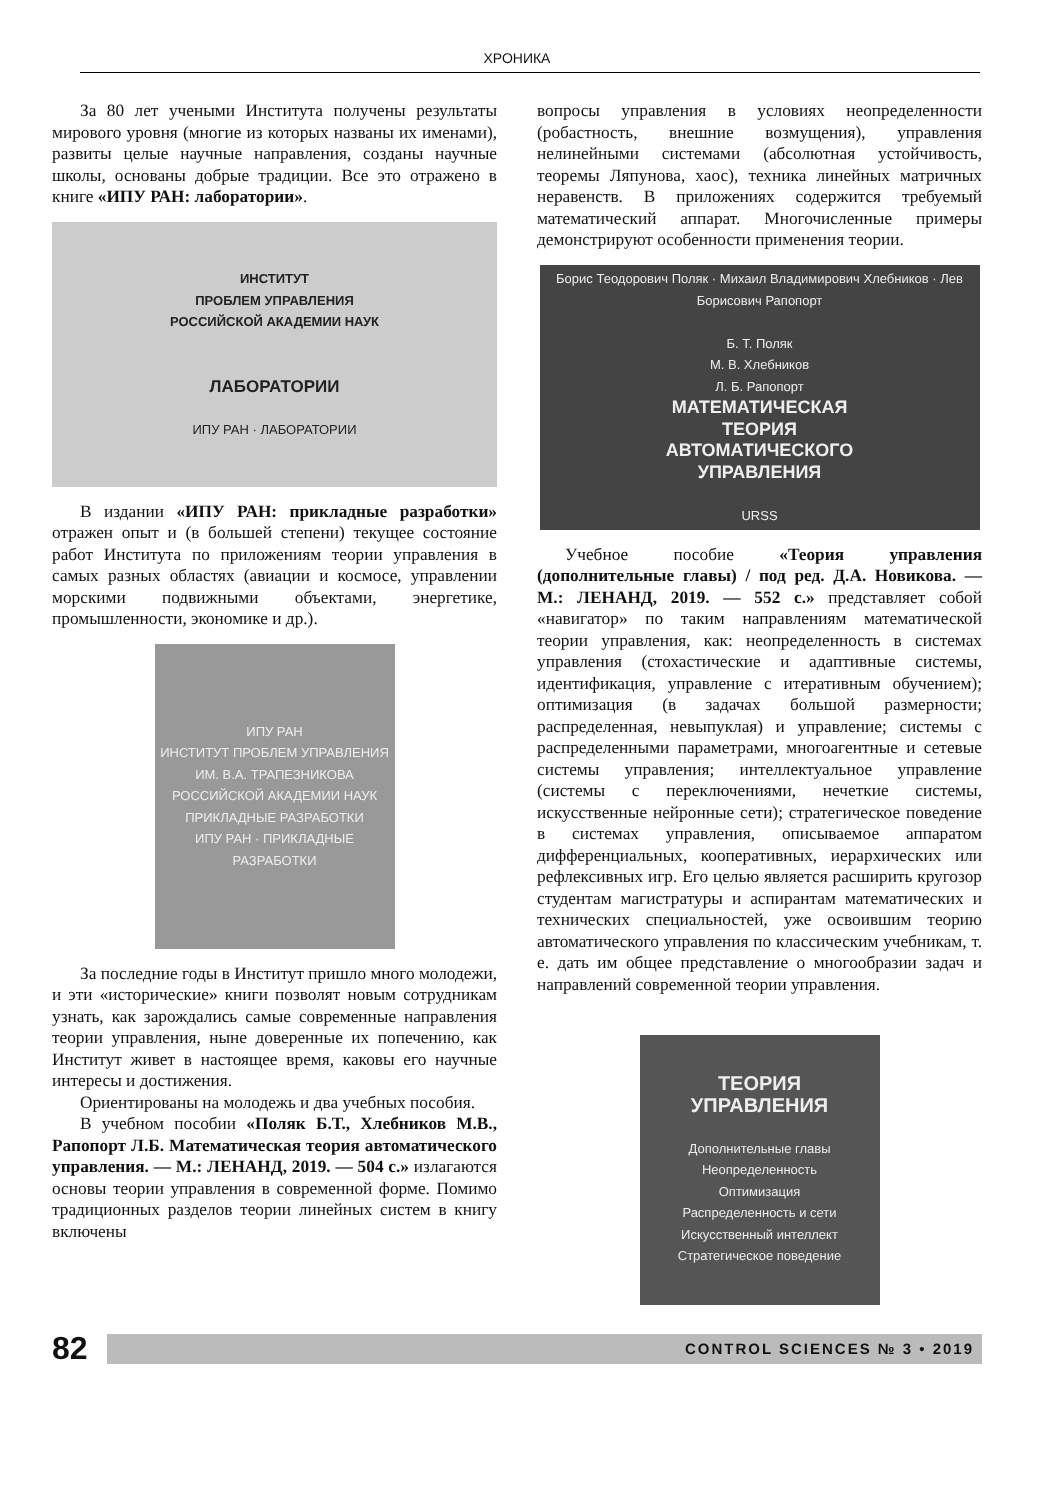ХРОНИКА
За 80 лет учеными Института получены результаты мирового уровня (многие из которых названы их именами), развиты целые научные направления, созданы научные школы, основаны добрые традиции. Все это отражено в книге «ИПУ РАН: лаборатории».
ИНСТИТУТ
ПРОБЛЕМ УПРАВЛЕНИЯ
РОССИЙСКОЙ АКАДЕМИИ НАУК
ЛАБОРАТОРИИ
ИПУ РАН · ЛАБОРАТОРИИ
В издании «ИПУ РАН: прикладные разработки» отражен опыт и (в большей степени) текущее состояние работ Института по приложениям теории управления в самых разных областях (авиации и космосе, управлении морскими подвижными объектами, энергетике, промышленности, экономике и др.).
ИПУ РАН
ИНСТИТУТ ПРОБЛЕМ УПРАВЛЕНИЯ
ИМ. В.А. ТРАПЕЗНИКОВА
РОССИЙСКОЙ АКАДЕМИИ НАУК
ПРИКЛАДНЫЕ РАЗРАБОТКИ
ИПУ РАН · ПРИКЛАДНЫЕ РАЗРАБОТКИ
За последние годы в Институт пришло много молодежи, и эти «исторические» книги позволят новым сотрудникам узнать, как зарождались самые современные направления теории управления, ныне доверенные их попечению, как Институт живет в настоящее время, каковы его научные интересы и достижения.
Ориентированы на молодежь и два учебных пособия.
В учебном пособии «Поляк Б.Т., Хлебников М.В., Рапопорт Л.Б. Математическая теория автоматического управления. — М.: ЛЕНАНД, 2019. — 504 с.» излагаются основы теории управления в современной форме. Помимо традиционных разделов теории линейных систем в книгу включены
вопросы управления в условиях неопределенности (робастность, внешние возмущения), управления нелинейными системами (абсолютная устойчивость, теоремы Ляпунова, хаос), техника линейных матричных неравенств. В приложениях содержится требуемый математический аппарат. Многочисленные примеры демонстрируют особенности применения теории.
Борис Теодорович Поляк · Михаил Владимирович Хлебников · Лев Борисович Рапопорт
Б. Т. Поляк
М. В. Хлебников
Л. Б. Рапопорт
МАТЕМАТИЧЕСКАЯ
ТЕОРИЯ
АВТОМАТИЧЕСКОГО
УПРАВЛЕНИЯ
URSS
Учебное пособие «Теория управления (дополнительные главы) / под ред. Д.А. Новикова. — М.: ЛЕНАНД, 2019. — 552 с.» представляет собой «навигатор» по таким направлениям математической теории управления, как: неопределенность в системах управления (стохастические и адаптивные системы, идентификация, управление с итеративным обучением); оптимизация (в задачах большой размерности; распределенная, невыпуклая) и управление; системы с распределенными параметрами, многоагентные и сетевые системы управления; интеллектуальное управление (системы с переключениями, нечеткие системы, искусственные нейронные сети); стратегическое поведение в системах управления, описываемое аппаратом дифференциальных, кооперативных, иерархических или рефлексивных игр. Его целью является расширить кругозор студентам магистратуры и аспирантам математических и технических специальностей, уже освоившим теорию автоматического управления по классическим учебникам, т. е. дать им общее представление о многообразии задач и направлений современной теории управления.
ТЕОРИЯ
УПРАВЛЕНИЯ
Дополнительные главы
Неопределенность
Оптимизация
Распределенность и сети
Искусственный интеллект
Стратегическое поведение
82
CONTROL SCIENCES № 3 • 2019